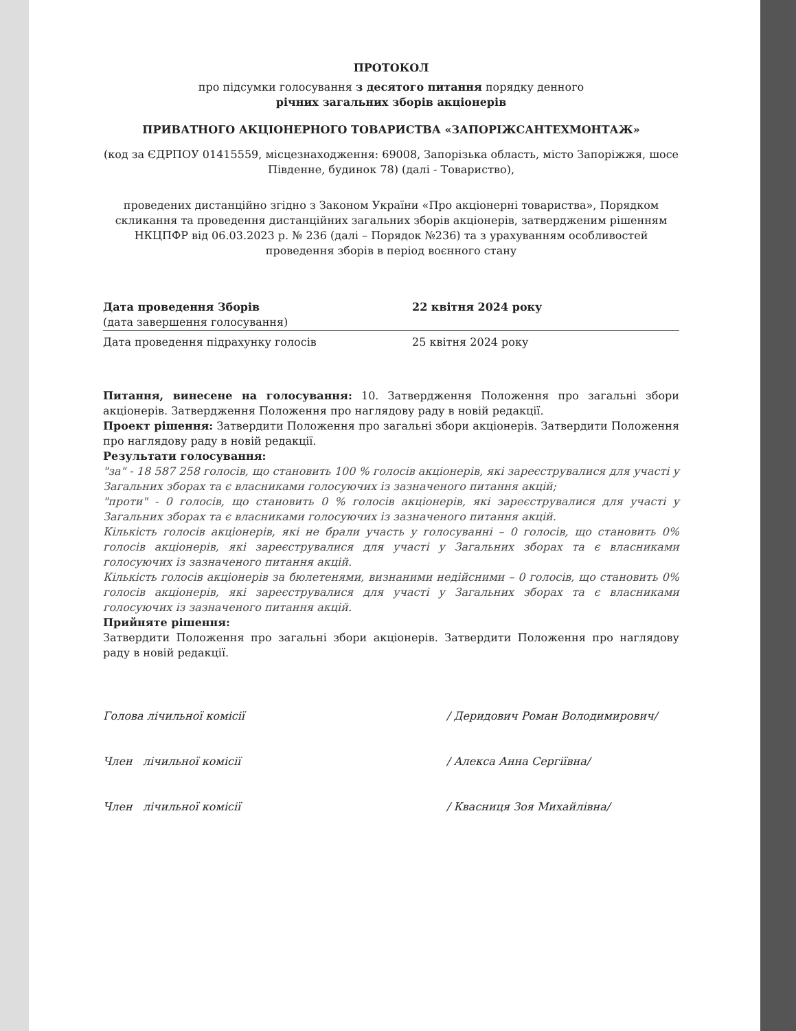ПРОТОКОЛ
про підсумки голосування з десятого питання порядку денного
річних загальних зборів акціонерів
ПРИВАТНОГО АКЦІОНЕРНОГО ТОВАРИСТВА «ЗАПОРІЖСАНТЕХМОНТАЖ»
(код за ЄДРПОУ 01415559, місцезнаходження: 69008, Запорізька область, місто Запоріжжя, шосе Південне, будинок 78) (далі - Товариство),
проведених дистанційно згідно з Законом України «Про акціонерні товариства», Порядком скликання та проведення дистанційних загальних зборів акціонерів, затвердженим рішенням НКЦПФР від 06.03.2023 р. № 236 (далі – Порядок №236) та з урахуванням особливостей проведення зборів в період воєнного стану
Дата проведення Зборів
(дата завершення голосування)
22 квітня 2024 року
Дата проведення підрахунку голосів 25 квітня 2024 року
Питання, винесене на голосування: 10. Затвердження Положення про загальні збори акціонерів. Затвердження Положення про наглядову раду в новій редакції.
Проект рішення: Затвердити Положення про загальні збори акціонерів. Затвердити Положення про наглядову раду в новій редакції.
Результати голосування:
"за" - 18 587 258 голосів, що становить 100 % голосів акціонерів, які зареєструвалися для участі у Загальних зборах та є власниками голосуючих із зазначеного питання акцій;
"проти" - 0 голосів, що становить 0 % голосів акціонерів, які зареєструвалися для участі у Загальних зборах та є власниками голосуючих із зазначеного питання акцій.
Кількість голосів акціонерів, які не брали участь у голосуванні – 0 голосів, що становить 0% голосів акціонерів, які зареєструвалися для участі у Загальних зборах та є власниками голосуючих із зазначеного питання акцій.
Кількість голосів акціонерів за бюлетенями, визнаними недійсними – 0 голосів, що становить 0% голосів акціонерів, які зареєструвалися для участі у Загальних зборах та є власниками голосуючих із зазначеного питання акцій.
Прийняте рішення:
Затвердити Положення про загальні збори акціонерів. Затвердити Положення про наглядову раду в новій редакції.
Голова лічильної комісії / Деридович Роман Володимирович/
Член лічильної комісії / Алекса Анна Сергіївна/
Член лічильної комісії / Квасниця Зоя Михайлівна/